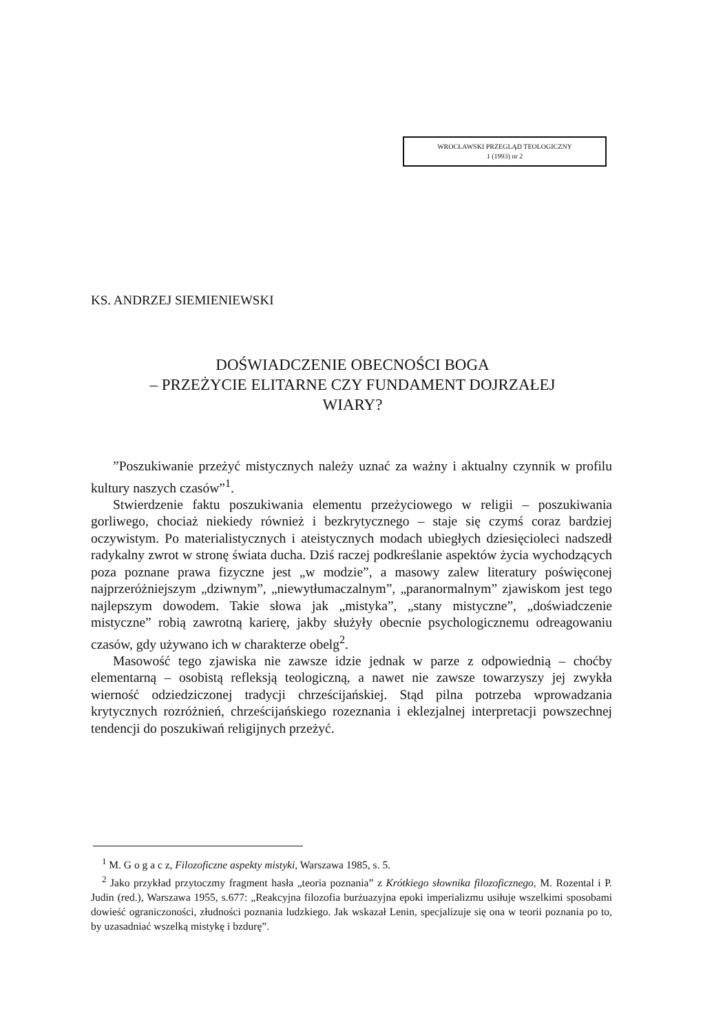WROCŁAWSKI PRZEGLĄD TEOLOGICZNY
1 (1993) nr 2
KS. ANDRZEJ SIEMIENIEWSKI
DOŚWIADCZENIE OBECNOŚCI BOGA
– PRZEŻYCIE ELITARNE CZY FUNDAMENT DOJRZAŁEJ
WIARY?
”Poszukiwanie przeżyć mistycznych należy uznać za ważny i aktualny czynnik w profilu kultury naszych czasów”<sup>1</sup>.
Stwierdzenie faktu poszukiwania elementu przeżyciowego w religii – poszukiwania gorliwego, chociaż niekiedy również i bezkrytycznego – staje się czymś coraz bardziej oczywistym. Po materialistycznych i ateistycznych modach ubiegłych dziesięcioleci nadszedł radykalny zwrot w stronę świata ducha. Dziś raczej podkreślanie aspektów życia wychodzących poza poznane prawa fizyczne jest „w modzie”, a masowy zalew literatury poświęconej najprzeróżniejszym „dziwnym”, „niewytłumaczalnym”, „paranormalnym” zjawiskom jest tego najlepszym dowodem. Takie słowa jak „mistyka”, „stany mistyczne”, „doświadczenie mistyczne” robią zawrotną karierę, jakby służyły obecnie psychologicznemu odreagowaniu czasów, gdy używano ich w charakterze obelg<sup>2</sup>.
Masowość tego zjawiska nie zawsze idzie jednak w parze z odpowiednią – choćby elementarną – osobistą refleksją teologiczną, a nawet nie zawsze towarzyszy jej zwykła wierność odziedziczonej tradycji chrześcijańskiej. Stąd pilna potrzeba wprowadzania krytycznych rozróżnień, chrześcijańskiego rozeznania i eklezjalnej interpretacji powszechnej tendencji do poszukiwań religijnych przeżyć.
<sup>1</sup> M. G o g a c z, Filozoficzne aspekty mistyki, Warszawa 1985, s. 5.
<sup>2</sup> Jako przykład przytoczmy fragment hasła „teoria poznania” z Krótkiego słownika filozoficznego, M. Rozental i P. Judin (red.), Warszawa 1955, s.677: „Reakcyjna filozofia burżuazyjna epoki imperializmu usiłuje wszelkimi sposobami dowieść ograniczoności, złudności poznania ludzkiego. Jak wskazał Lenin, specjalizuje się ona w teorii poznania po to, by uzasadniać wszelką mistykę i bzdurę”.